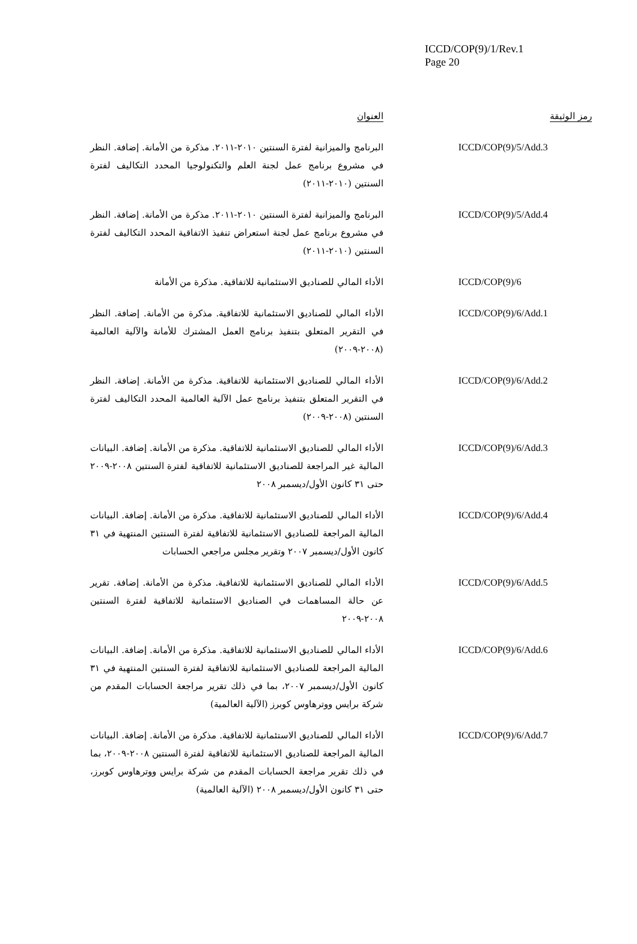ICCD/COP(9)/1/Rev.1
Page 20
| رمز الوثيقة | العنوان |
| --- | --- |
| ICCD/COP(9)/5/Add.3 | البرنامج والميزانية لفترة السنتين ٢٠١٠-٢٠١١. مذكرة من الأمانة. إضافة. النظر في مشروع برنامج عمل لجنة العلم والتكنولوجيا المحدد التكاليف لفترة السنتين (٢٠١٠-٢٠١١) |
| ICCD/COP(9)/5/Add.4 | البرنامج والميزانية لفترة السنتين ٢٠١٠-٢٠١١. مذكرة من الأمانة. إضافة. النظر في مشروع برنامج عمل لجنة استعراض تنفيذ الاتفاقية المحدد التكاليف لفترة السنتين (٢٠١٠-٢٠١١) |
| ICCD/COP(9)/6 | الأداء المالي للصناديق الاستئمانية للاتفاقية. مذكرة من الأمانة |
| ICCD/COP(9)/6/Add.1 | الأداء المالي للصناديق الاستئمانية للاتفاقية. مذكرة من الأمانة. إضافة. النظر في التقرير المتعلق بتنفيذ برنامج العمل المشترك للأمانة والآلية العالمية (٢٠٠٨-٢٠٠٩) |
| ICCD/COP(9)/6/Add.2 | الأداء المالي للصناديق الاستئمانية للاتفاقية. مذكرة من الأمانة. إضافة. النظر في التقرير المتعلق بتنفيذ برنامج عمل الآلية العالمية المحدد التكاليف لفترة السنتين (٢٠٠٨-٢٠٠٩) |
| ICCD/COP(9)/6/Add.3 | الأداء المالي للصناديق الاستئمانية للاتفاقية. مذكرة من الأمانة. إضافة. البيانات المالية غير المراجعة للصناديق الاستئمانية للاتفاقية لفترة السنتين ٢٠٠٨-٢٠٠٩ حتى ٣١ كانون الأول/ديسمبر ٢٠٠٨ |
| ICCD/COP(9)/6/Add.4 | الأداء المالي للصناديق الاستئمانية للاتفاقية. مذكرة من الأمانة. إضافة. البيانات المالية المراجعة للصناديق الاستئمانية للاتفاقية لفترة السنتين المنتهية في ٣١ كانون الأول/ديسمبر ٢٠٠٧ وتقرير مجلس مراجعي الحسابات |
| ICCD/COP(9)/6/Add.5 | الأداء المالي للصناديق الاستئمانية للاتفاقية. مذكرة من الأمانة. إضافة. تقرير عن حالة المساهمات في الصناديق الاستئمانية للاتفاقية لفترة السنتين ٢٠٠٨-٢٠٠٩ |
| ICCD/COP(9)/6/Add.6 | الأداء المالي للصناديق الاستئمانية للاتفاقية. مذكرة من الأمانة. إضافة. البيانات المالية المراجعة للصناديق الاستئمانية للاتفاقية لفترة السنتين المنتهية في ٣١ كانون الأول/ديسمبر ٢٠٠٧، بما في ذلك تقرير مراجعة الحسابات المقدم من شركة برايس ووترهاوس كوبرز (الآلية العالمية) |
| ICCD/COP(9)/6/Add.7 | الأداء المالي للصناديق الاستئمانية للاتفاقية. مذكرة من الأمانة. إضافة. البيانات المالية المراجعة للصناديق الاستئمانية للاتفاقية لفترة السنتين ٢٠٠٨-٢٠٠٩، بما في ذلك تقرير مراجعة الحسابات المقدم من شركة برايس ووترهاوس كوبرز، حتى ٣١ كانون الأول/ديسمبر ٢٠٠٨ (الآلية العالمية) |